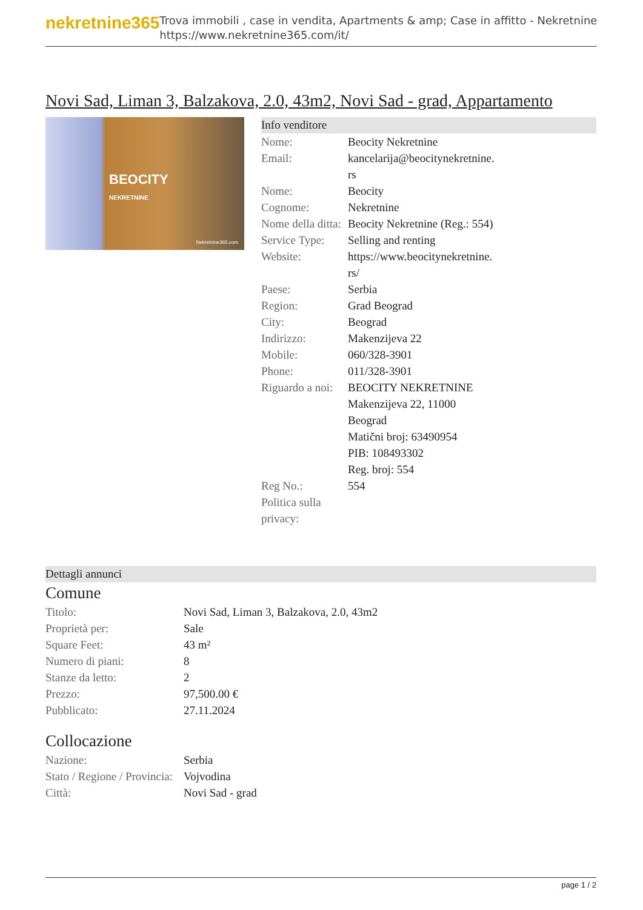nekretnine365
Trova immobili , case in vendita, Apartments & amp; Case in affitto - Nekretnine
https://www.nekretnine365.com/it/
Novi Sad, Liman 3, Balzakova, 2.0, 43m2, Novi Sad - grad, Appartamento
BEOCITY
NEKRETNINE
Nekretnine365.com
Info venditore
| Nome: | Beocity Nekretnine |
| Email: | kancelarija@beocitynekretnine. rs |
| Nome: | Beocity |
| Cognome: | Nekretnine |
| Nome della ditta: | Beocity Nekretnine (Reg.: 554) |
| Service Type: | Selling and renting |
| Website: | https://www.beocitynekretnine. rs/ |
| Paese: | Serbia |
| Region: | Grad Beograd |
| City: | Beograd |
| Indirizzo: | Makenzijeva 22 |
| Mobile: | 060/328-3901 |
| Phone: | 011/328-3901 |
| Riguardo a noi: | BEOCITY NEKRETNINE Makenzijeva 22, 11000 Beograd Matični broj: 63490954 PIB: 108493302 Reg. broj: 554 |
| Reg No.: | 554 |
| Politica sulla privacy: | |
Dettagli annunci
Comune
| Titolo: | Novi Sad, Liman 3, Balzakova, 2.0, 43m2 |
| Proprietà per: | Sale |
| Square Feet: | 43 m² |
| Numero di piani: | 8 |
| Stanze da letto: | 2 |
| Prezzo: | 97,500.00 € |
| Pubblicato: | 27.11.2024 |
Collocazione
| Nazione: | Serbia |
| Stato / Regione / Provincia: | Vojvodina |
| Città: | Novi Sad - grad |
page 1 / 2